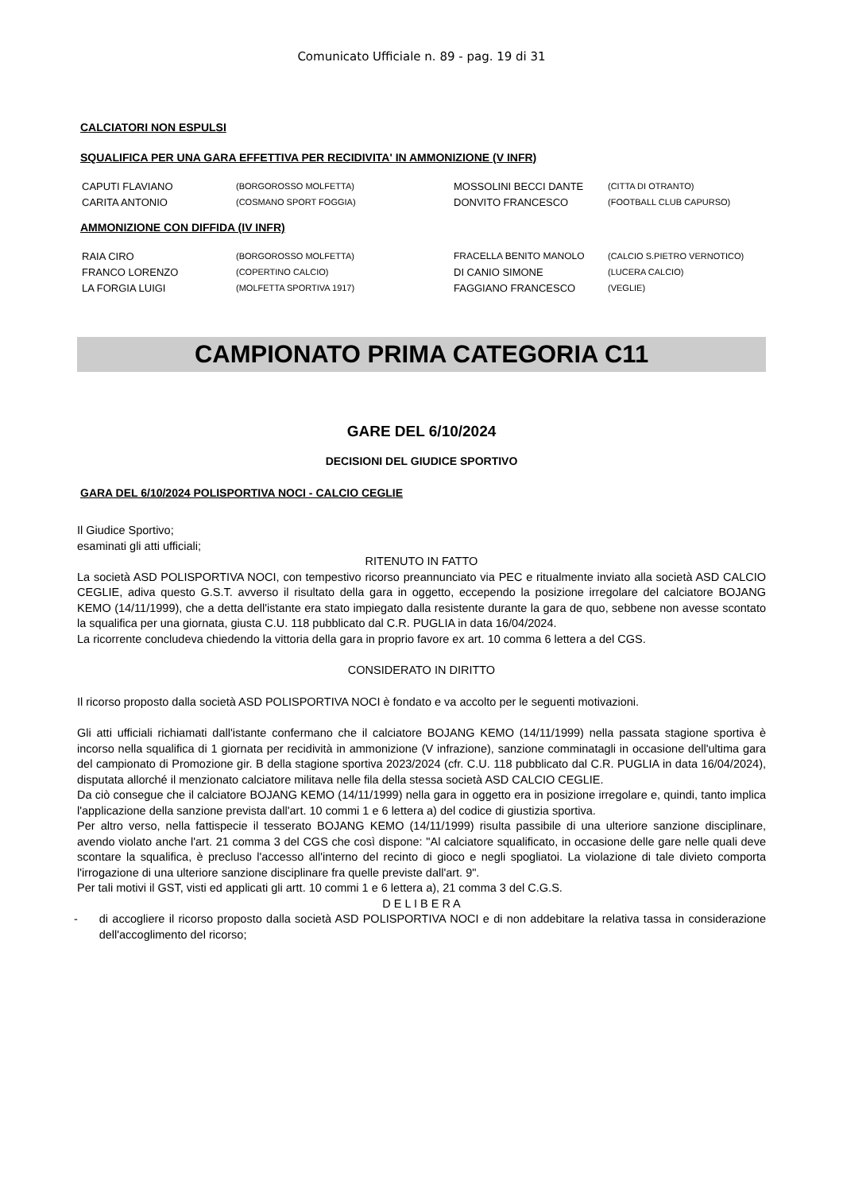Comunicato Ufficiale n. 89 - pag. 19 di 31
CALCIATORI NON ESPULSI
SQUALIFICA PER UNA GARA EFFETTIVA PER RECIDIVITA' IN AMMONIZIONE (V INFR)
| CAPUTI FLAVIANO | (BORGOROSSO MOLFETTA) | MOSSOLINI BECCI DANTE | (CITTA DI OTRANTO) |
| CARITA ANTONIO | (COSMANO SPORT FOGGIA) | DONVITO FRANCESCO | (FOOTBALL CLUB CAPURSO) |
AMMONIZIONE CON DIFFIDA (IV INFR)
| RAIA CIRO | (BORGOROSSO MOLFETTA) | FRACELLA BENITO MANOLO | (CALCIO S.PIETRO VERNOTICO) |
| FRANCO LORENZO | (COPERTINO CALCIO) | DI CANIO SIMONE | (LUCERA CALCIO) |
| LA FORGIA LUIGI | (MOLFETTA SPORTIVA 1917) | FAGGIANO FRANCESCO | (VEGLIE) |
CAMPIONATO PRIMA CATEGORIA C11
GARE DEL 6/10/2024
DECISIONI DEL GIUDICE SPORTIVO
GARA DEL 6/10/2024 POLISPORTIVA NOCI - CALCIO CEGLIE
Il Giudice Sportivo;
esaminati gli atti ufficiali;
RITENUTO IN FATTO
La società ASD POLISPORTIVA NOCI, con tempestivo ricorso preannunciato via PEC e ritualmente inviato alla società ASD CALCIO CEGLIE, adiva questo G.S.T. avverso il risultato della gara in oggetto, eccependo la posizione irregolare del calciatore BOJANG KEMO (14/11/1999), che a detta dell'istante era stato impiegato dalla resistente durante la gara de quo, sebbene non avesse scontato la squalifica per una giornata, giusta C.U. 118 pubblicato dal C.R. PUGLIA in data 16/04/2024.
La ricorrente concludeva chiedendo la vittoria della gara in proprio favore ex art. 10 comma 6 lettera a del CGS.
CONSIDERATO IN DIRITTO
Il ricorso proposto dalla società ASD POLISPORTIVA NOCI è fondato e va accolto per le seguenti motivazioni.
Gli atti ufficiali richiamati dall'istante confermano che il calciatore BOJANG KEMO (14/11/1999) nella passata stagione sportiva è incorso nella squalifica di 1 giornata per recidività in ammonizione (V infrazione), sanzione comminatagli in occasione dell'ultima gara del campionato di Promozione gir. B della stagione sportiva 2023/2024 (cfr. C.U. 118 pubblicato dal C.R. PUGLIA in data 16/04/2024), disputata allorché il menzionato calciatore militava nelle fila della stessa società ASD CALCIO CEGLIE.
Da ciò consegue che il calciatore BOJANG KEMO (14/11/1999) nella gara in oggetto era in posizione irregolare e, quindi, tanto implica l'applicazione della sanzione prevista dall'art. 10 commi 1 e 6 lettera a) del codice di giustizia sportiva.
Per altro verso, nella fattispecie il tesserato BOJANG KEMO (14/11/1999) risulta passibile di una ulteriore sanzione disciplinare, avendo violato anche l'art. 21 comma 3 del CGS che così dispone: "Al calciatore squalificato, in occasione delle gare nelle quali deve scontare la squalifica, è precluso l'accesso all'interno del recinto di gioco e negli spogliatoi. La violazione di tale divieto comporta l'irrogazione di una ulteriore sanzione disciplinare fra quelle previste dall'art. 9".
Per tali motivi il GST, visti ed applicati gli artt. 10 commi 1 e 6 lettera a), 21 comma 3 del C.G.S.
D E L I B E R A
-
di accogliere il ricorso proposto dalla società ASD POLISPORTIVA NOCI e di non addebitare la relativa tassa in considerazione dell'accoglimento del ricorso;